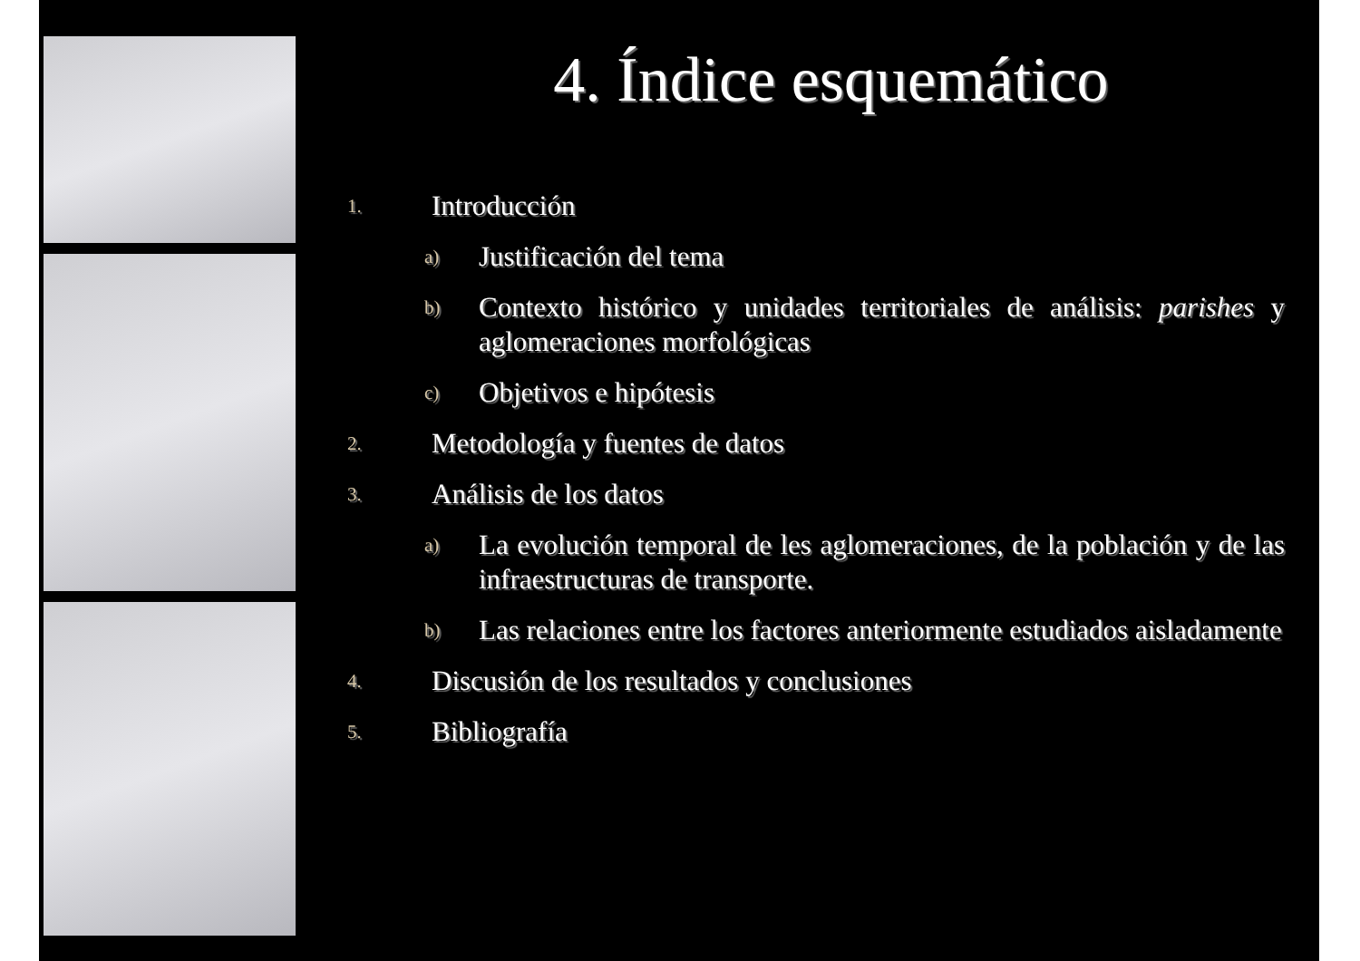4. Índice esquemático
1. Introducción
a) Justificación del tema
b) Contexto histórico y unidades territoriales de análisis: parishes y aglomeraciones morfológicas
c) Objetivos e hipótesis
2. Metodología y fuentes de datos
3. Análisis de los datos
a) La evolución temporal de les aglomeraciones, de la población y de las infraestructuras de transporte.
b) Las relaciones entre los factores anteriormente estudiados aisladamente
4. Discusión de los resultados y conclusiones
5. Bibliografía